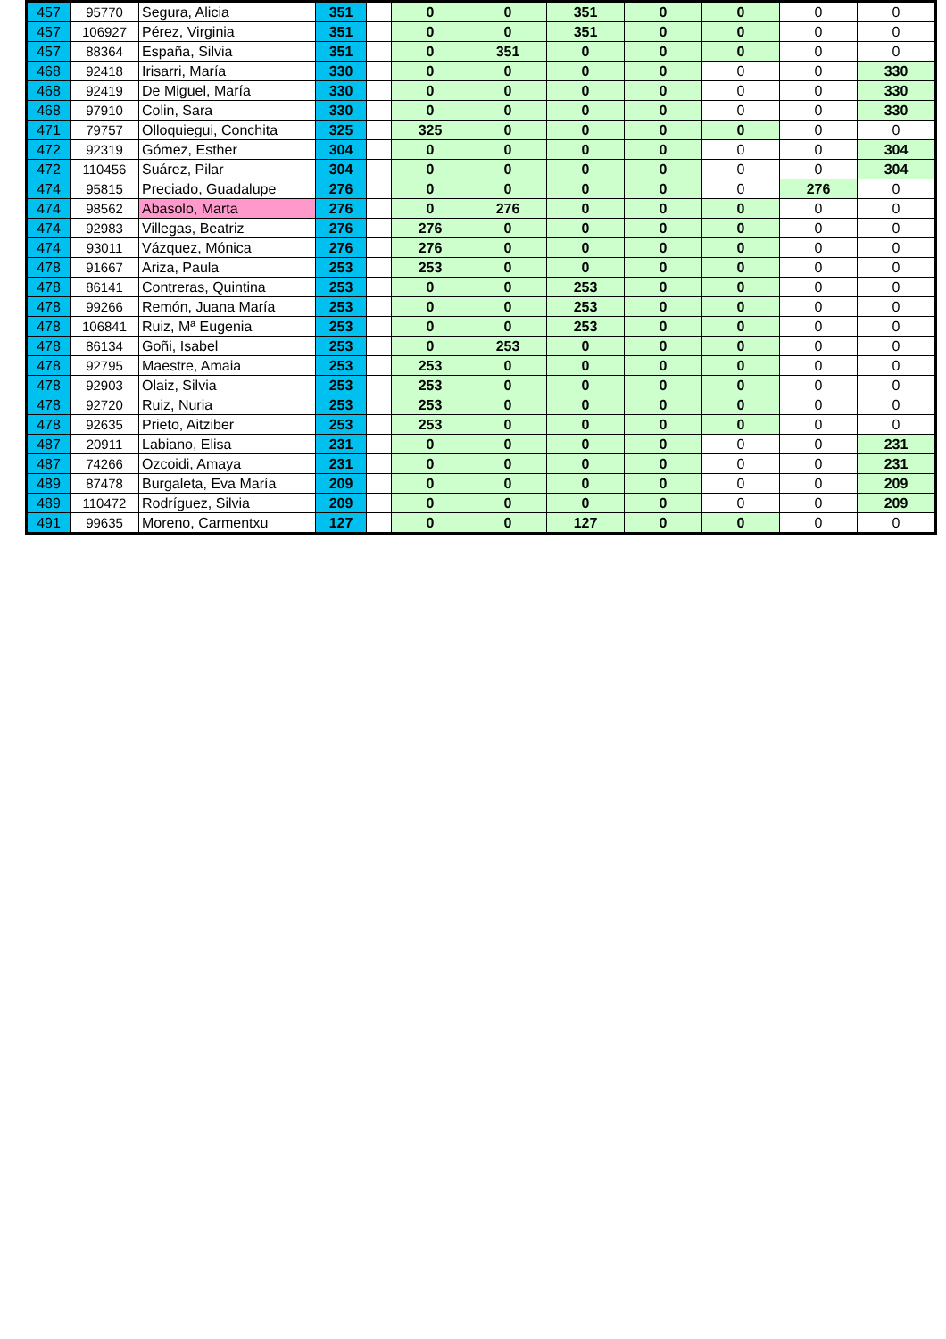| 457 | 95770 | Segura, Alicia | 351 | | 0 | 0 | 351 | 0 | 0 | 0 | 0 |
| 457 | 106927 | Pérez, Virginia | 351 | | 0 | 0 | 351 | 0 | 0 | 0 | 0 |
| 457 | 88364 | España, Silvia | 351 | | 0 | 351 | 0 | 0 | 0 | 0 | 0 |
| 468 | 92418 | Irisarri, María | 330 | | 0 | 0 | 0 | 0 | 0 | 0 | 330 |
| 468 | 92419 | De Miguel, María | 330 | | 0 | 0 | 0 | 0 | 0 | 0 | 330 |
| 468 | 97910 | Colin, Sara | 330 | | 0 | 0 | 0 | 0 | 0 | 0 | 330 |
| 471 | 79757 | Olloquiegui, Conchita | 325 | | 325 | 0 | 0 | 0 | 0 | 0 | 0 |
| 472 | 92319 | Gómez, Esther | 304 | | 0 | 0 | 0 | 0 | 0 | 0 | 304 |
| 472 | 110456 | Suárez, Pilar | 304 | | 0 | 0 | 0 | 0 | 0 | 0 | 304 |
| 474 | 95815 | Preciado, Guadalupe | 276 | | 0 | 0 | 0 | 0 | 0 | 276 | 0 |
| 474 | 98562 | Abasolo, Marta | 276 | | 0 | 276 | 0 | 0 | 0 | 0 | 0 |
| 474 | 92983 | Villegas, Beatriz | 276 | | 276 | 0 | 0 | 0 | 0 | 0 | 0 |
| 474 | 93011 | Vázquez, Mónica | 276 | | 276 | 0 | 0 | 0 | 0 | 0 | 0 |
| 478 | 91667 | Ariza, Paula | 253 | | 253 | 0 | 0 | 0 | 0 | 0 | 0 |
| 478 | 86141 | Contreras, Quintina | 253 | | 0 | 0 | 253 | 0 | 0 | 0 | 0 |
| 478 | 99266 | Remón, Juana María | 253 | | 0 | 0 | 253 | 0 | 0 | 0 | 0 |
| 478 | 106841 | Ruiz, Mª Eugenia | 253 | | 0 | 0 | 253 | 0 | 0 | 0 | 0 |
| 478 | 86134 | Goñi, Isabel | 253 | | 0 | 253 | 0 | 0 | 0 | 0 | 0 |
| 478 | 92795 | Maestre, Amaia | 253 | | 253 | 0 | 0 | 0 | 0 | 0 | 0 |
| 478 | 92903 | Olaiz, Silvia | 253 | | 253 | 0 | 0 | 0 | 0 | 0 | 0 |
| 478 | 92720 | Ruiz, Nuria | 253 | | 253 | 0 | 0 | 0 | 0 | 0 | 0 |
| 478 | 92635 | Prieto, Aitziber | 253 | | 253 | 0 | 0 | 0 | 0 | 0 | 0 |
| 487 | 20911 | Labiano, Elisa | 231 | | 0 | 0 | 0 | 0 | 0 | 0 | 231 |
| 487 | 74266 | Ozcoidi, Amaya | 231 | | 0 | 0 | 0 | 0 | 0 | 0 | 231 |
| 489 | 87478 | Burgaleta, Eva María | 209 | | 0 | 0 | 0 | 0 | 0 | 0 | 209 |
| 489 | 110472 | Rodríguez, Silvia | 209 | | 0 | 0 | 0 | 0 | 0 | 0 | 209 |
| 491 | 99635 | Moreno, Carmentxu | 127 | | 0 | 0 | 127 | 0 | 0 | 0 | 0 |